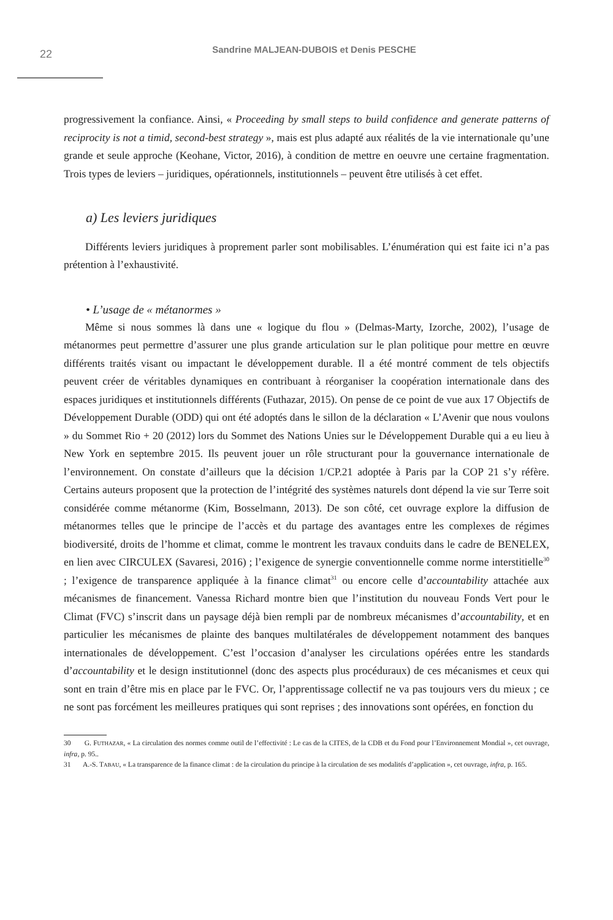22
Sandrine MALJEAN-DUBOIS et Denis PESCHE
progressivement la confiance. Ainsi, « Proceeding by small steps to build confidence and generate patterns of reciprocity is not a timid, second-best strategy », mais est plus adapté aux réalités de la vie internationale qu’une grande et seule approche (Keohane, Victor, 2016), à condition de mettre en oeuvre une certaine fragmentation. Trois types de leviers – juridiques, opérationnels, institutionnels – peuvent être utilisés à cet effet.
a) Les leviers juridiques
Différents leviers juridiques à proprement parler sont mobilisables. L’énumération qui est faite ici n’a pas prétention à l’exhaustivité.
• L’usage de « métanormes »
Même si nous sommes là dans une « logique du flou » (Delmas-Marty, Izorche, 2002), l’usage de métanormes peut permettre d’assurer une plus grande articulation sur le plan politique pour mettre en œuvre différents traités visant ou impactant le développement durable. Il a été montré comment de tels objectifs peuvent créer de véritables dynamiques en contribuant à réorganiser la coopération internationale dans des espaces juridiques et institutionnels différents (Futhazar, 2015). On pense de ce point de vue aux 17 Objectifs de Développement Durable (ODD) qui ont été adoptés dans le sillon de la déclaration « L’Avenir que nous voulons » du Sommet Rio + 20 (2012) lors du Sommet des Nations Unies sur le Développement Durable qui a eu lieu à New York en septembre 2015. Ils peuvent jouer un rôle structurant pour la gouvernance internationale de l’environnement. On constate d’ailleurs que la décision 1/CP.21 adoptée à Paris par la COP 21 s’y réfère. Certains auteurs proposent que la protection de l’intégrité des systèmes naturels dont dépend la vie sur Terre soit considérée comme métanorme (Kim, Bosselmann, 2013). De son côté, cet ouvrage explore la diffusion de métanormes telles que le principe de l’accès et du partage des avantages entre les complexes de régimes biodiversité, droits de l’homme et climat, comme le montrent les travaux conduits dans le cadre de BENELEX, en lien avec CIRCULEX (Savaresi, 2016) ; l’exigence de synergie conventionnelle comme norme interstitielle<sup>30</sup> ; l’exigence de transparence appliquée à la finance climat<sup>31</sup> ou encore celle d’accountability attachée aux mécanismes de financement. Vanessa Richard montre bien que l’institution du nouveau Fonds Vert pour le Climat (FVC) s’inscrit dans un paysage déjà bien rempli par de nombreux mécanismes d’accountability, et en particulier les mécanismes de plainte des banques multilatérales de développement notamment des banques internationales de développement. C’est l’occasion d’analyser les circulations opérées entre les standards d’accountability et le design institutionnel (donc des aspects plus procéduraux) de ces mécanismes et ceux qui sont en train d’être mis en place par le FVC. Or, l’apprentissage collectif ne va pas toujours vers du mieux ; ce ne sont pas forcément les meilleures pratiques qui sont reprises ; des innovations sont opérées, en fonction du
30 G. FUTHAZAR, « La circulation des normes comme outil de l’effectivité : Le cas de la CITES, de la CDB et du Fond pour l’Environnement Mondial », cet ouvrage, infra, p. 95..
31 A.-S. TABAU, « La transparence de la finance climat : de la circulation du principe à la circulation de ses modalités d’application », cet ouvrage, infra, p. 165.